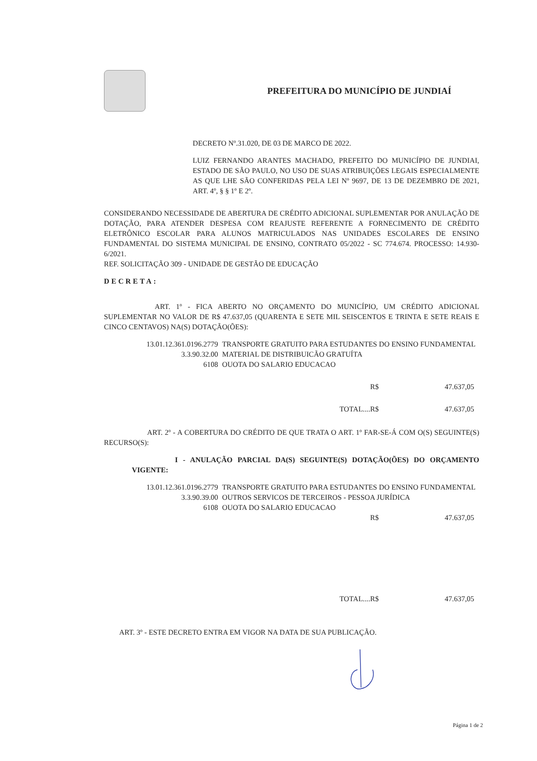PREFEITURA DO MUNICÍPIO DE JUNDIAÍ
DECRETO Nº.31.020, DE 03 DE MARCO DE 2022.
LUIZ FERNANDO ARANTES MACHADO, PREFEITO DO MUNICÍPIO DE JUNDIAI, ESTADO DE SÃO PAULO, NO USO DE SUAS ATRIBUIÇÕES LEGAIS ESPECIALMENTE AS QUE LHE SÃO CONFERIDAS PELA LEI Nº 9697, DE 13 DE DEZEMBRO DE 2021, ART. 4º, § § 1º E 2º.
CONSIDERANDO NECESSIDADE DE ABERTURA DE CRÉDITO ADICIONAL SUPLEMENTAR POR ANULAÇÃO DE DOTAÇÃO, PARA ATENDER DESPESA COM REAJUSTE REFERENTE A FORNECIMENTO DE CRÉDITO ELETRÔNICO ESCOLAR PARA ALUNOS MATRICULADOS NAS UNIDADES ESCOLARES DE ENSINO FUNDAMENTAL DO SISTEMA MUNICIPAL DE ENSINO, CONTRATO 05/2022 - SC 774.674. PROCESSO: 14.930-6/2021.
REF. SOLICITAÇÃO 309 - UNIDADE DE GESTÃO DE EDUCAÇÃO
DECRETA:
ART. 1º - FICA ABERTO NO ORÇAMENTO DO MUNICÍPIO, UM CRÉDITO ADICIONAL SUPLEMENTAR NO VALOR DE R$ 47.637,05 (QUARENTA E SETE MIL SEISCENTOS E TRINTA E SETE REAIS E CINCO CENTAVOS) NA(S) DOTAÇÃO(ÕES):
13.01.12.361.0196.2779 TRANSPORTE GRATUITO PARA ESTUDANTES DO ENSINO FUNDAMENTAL
3.3.90.32.00 MATERIAL DE DISTRIBUICÃO GRATUÍTA
6108 OUOTA DO SALARIO EDUCACAO
R$ 47.637,05
TOTAL....R$ 47.637,05
ART. 2º - A COBERTURA DO CRÉDITO DE QUE TRATA O ART. 1º FAR-SE-Á COM O(S) SEGUINTE(S) RECURSO(S):
I - ANULAÇÃO PARCIAL DA(S) SEGUINTE(S) DOTAÇÃO(ÕES) DO ORÇAMENTO VIGENTE:
13.01.12.361.0196.2779 TRANSPORTE GRATUITO PARA ESTUDANTES DO ENSINO FUNDAMENTAL
3.3.90.39.00 OUTROS SERVICOS DE TERCEIROS - PESSOA JURÍDICA
6108 OUOTA DO SALARIO EDUCACAO
R$ 47.637,05
TOTAL....R$ 47.637,05
ART. 3º - ESTE DECRETO ENTRA EM VIGOR NA DATA DE SUA PUBLICAÇÃO.
Página 1 de 2